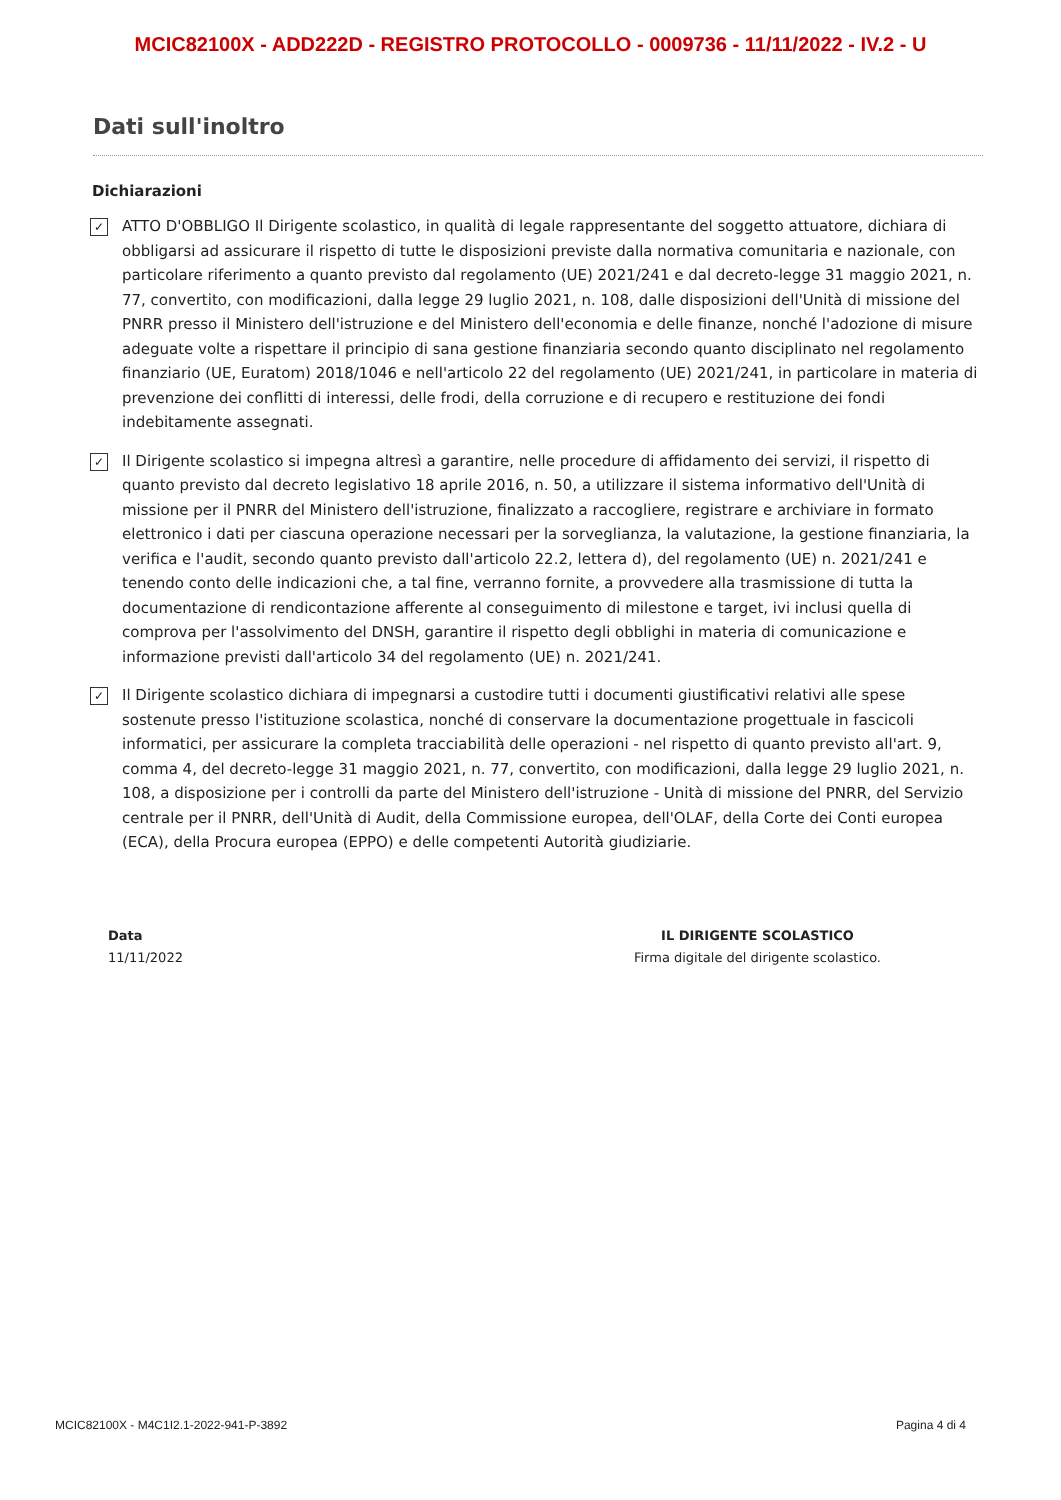MCIC82100X - ADD222D - REGISTRO PROTOCOLLO - 0009736 - 11/11/2022 - IV.2 - U
Dati sull'inoltro
Dichiarazioni
✓
ATTO D'OBBLIGO Il Dirigente scolastico, in qualità di legale rappresentante del soggetto attuatore, dichiara di obbligarsi ad assicurare il rispetto di tutte le disposizioni previste dalla normativa comunitaria e nazionale, con particolare riferimento a quanto previsto dal regolamento (UE) 2021/241 e dal decreto-legge 31 maggio 2021, n. 77, convertito, con modificazioni, dalla legge 29 luglio 2021, n. 108, dalle disposizioni dell'Unità di missione del PNRR presso il Ministero dell'istruzione e del Ministero dell'economia e delle finanze, nonché l'adozione di misure adeguate volte a rispettare il principio di sana gestione finanziaria secondo quanto disciplinato nel regolamento finanziario (UE, Euratom) 2018/1046 e nell'articolo 22 del regolamento (UE) 2021/241, in particolare in materia di prevenzione dei conflitti di interessi, delle frodi, della corruzione e di recupero e restituzione dei fondi indebitamente assegnati.
✓
Il Dirigente scolastico si impegna altresì a garantire, nelle procedure di affidamento dei servizi, il rispetto di quanto previsto dal decreto legislativo 18 aprile 2016, n. 50, a utilizzare il sistema informativo dell'Unità di missione per il PNRR del Ministero dell'istruzione, finalizzato a raccogliere, registrare e archiviare in formato elettronico i dati per ciascuna operazione necessari per la sorveglianza, la valutazione, la gestione finanziaria, la verifica e l'audit, secondo quanto previsto dall'articolo 22.2, lettera d), del regolamento (UE) n. 2021/241 e tenendo conto delle indicazioni che, a tal fine, verranno fornite, a provvedere alla trasmissione di tutta la documentazione di rendicontazione afferente al conseguimento di milestone e target, ivi inclusi quella di comprova per l'assolvimento del DNSH, garantire il rispetto degli obblighi in materia di comunicazione e informazione previsti dall'articolo 34 del regolamento (UE) n. 2021/241.
✓
Il Dirigente scolastico dichiara di impegnarsi a custodire tutti i documenti giustificativi relativi alle spese sostenute presso l'istituzione scolastica, nonché di conservare la documentazione progettuale in fascicoli informatici, per assicurare la completa tracciabilità delle operazioni - nel rispetto di quanto previsto all'art. 9, comma 4, del decreto-legge 31 maggio 2021, n. 77, convertito, con modificazioni, dalla legge 29 luglio 2021, n. 108, a disposizione per i controlli da parte del Ministero dell'istruzione - Unità di missione del PNRR, del Servizio centrale per il PNRR, dell'Unità di Audit, della Commissione europea, dell'OLAF, della Corte dei Conti europea (ECA), della Procura europea (EPPO) e delle competenti Autorità giudiziarie.
Data
11/11/2022
IL DIRIGENTE SCOLASTICO
Firma digitale del dirigente scolastico.
MCIC82100X - M4C1I2.1-2022-941-P-3892 Pagina 4 di 4